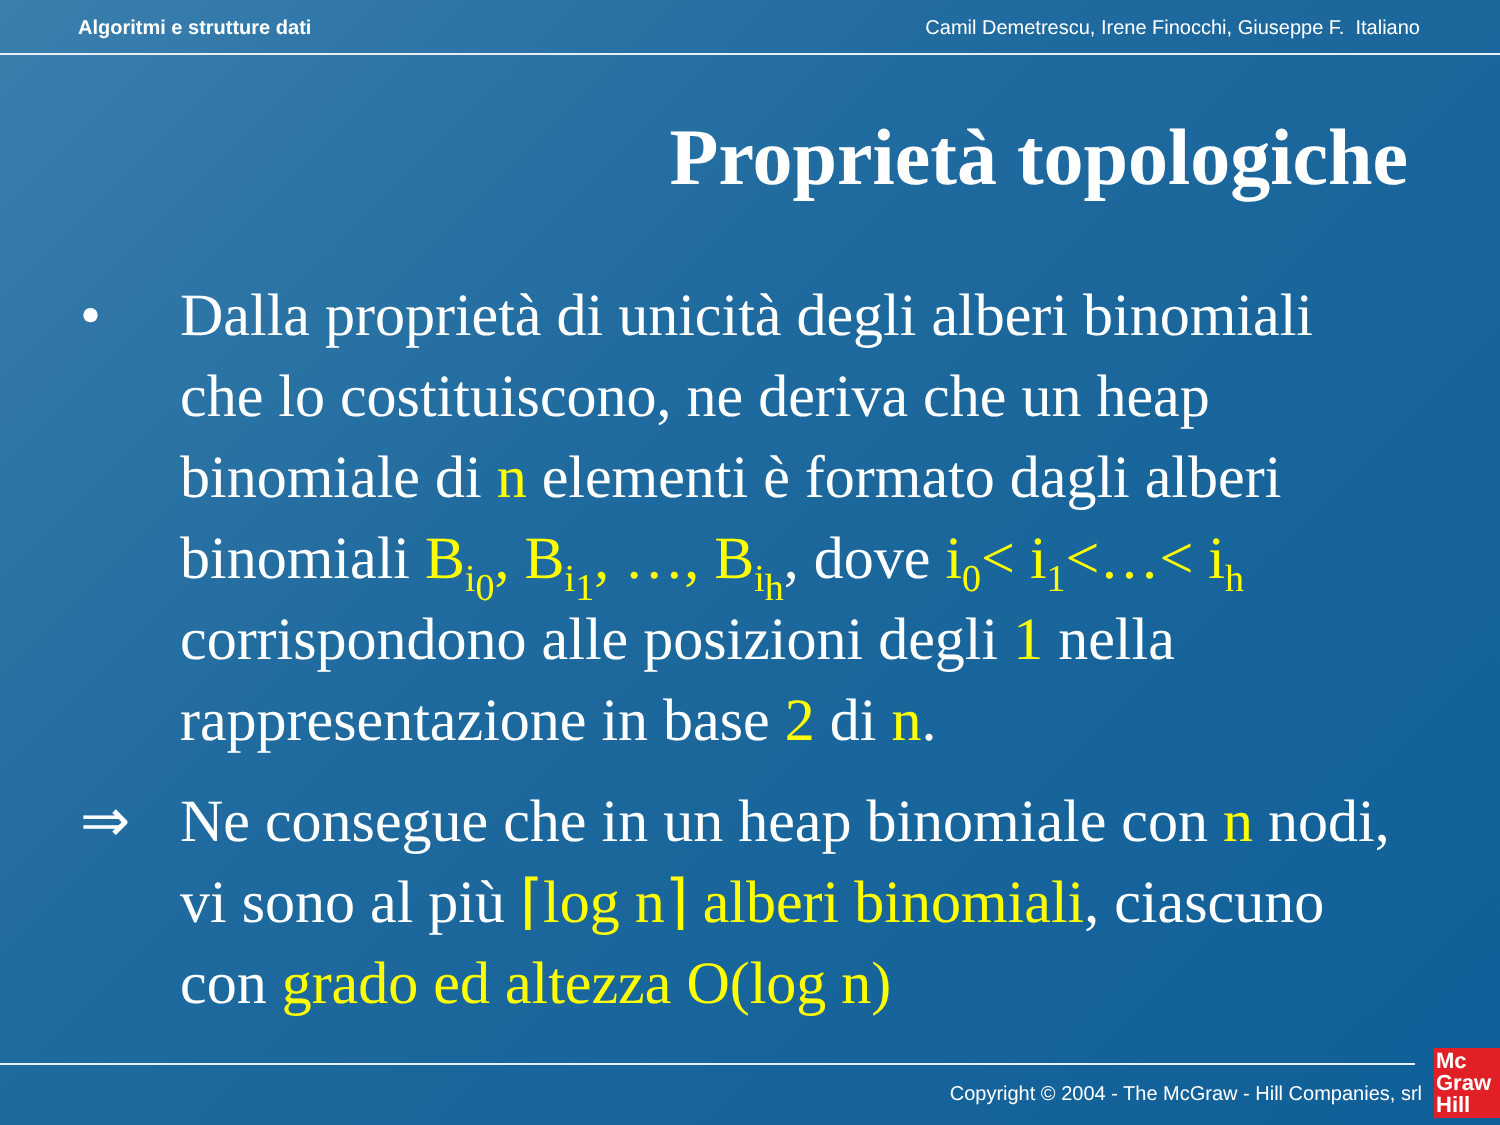Algoritmi e strutture dati Camil Demetrescu, Irene Finocchi, Giuseppe F. Italiano
Proprietà topologiche
• Dalla proprietà di unicità degli alberi binomiali che lo costituiscono, ne deriva che un heap binomiale di n elementi è formato dagli alberi binomiali B<sub>i<sub>0</sub></sub>, B<sub>i<sub>1</sub></sub>, …, B<sub>i<sub>h</sub></sub>, dove i<sub>0</sub>< i<sub>1</sub><…< i<sub>h</sub> corrispondono alle posizioni degli 1 nella rappresentazione in base 2 di n.
⇒ Ne consegue che in un heap binomiale con n nodi, vi sono al più ⌈log n⌉ alberi binomiali, ciascuno con grado ed altezza O(log n)
Copyright © 2004 - The McGraw - Hill Companies, srl
Mc
Graw
Hill